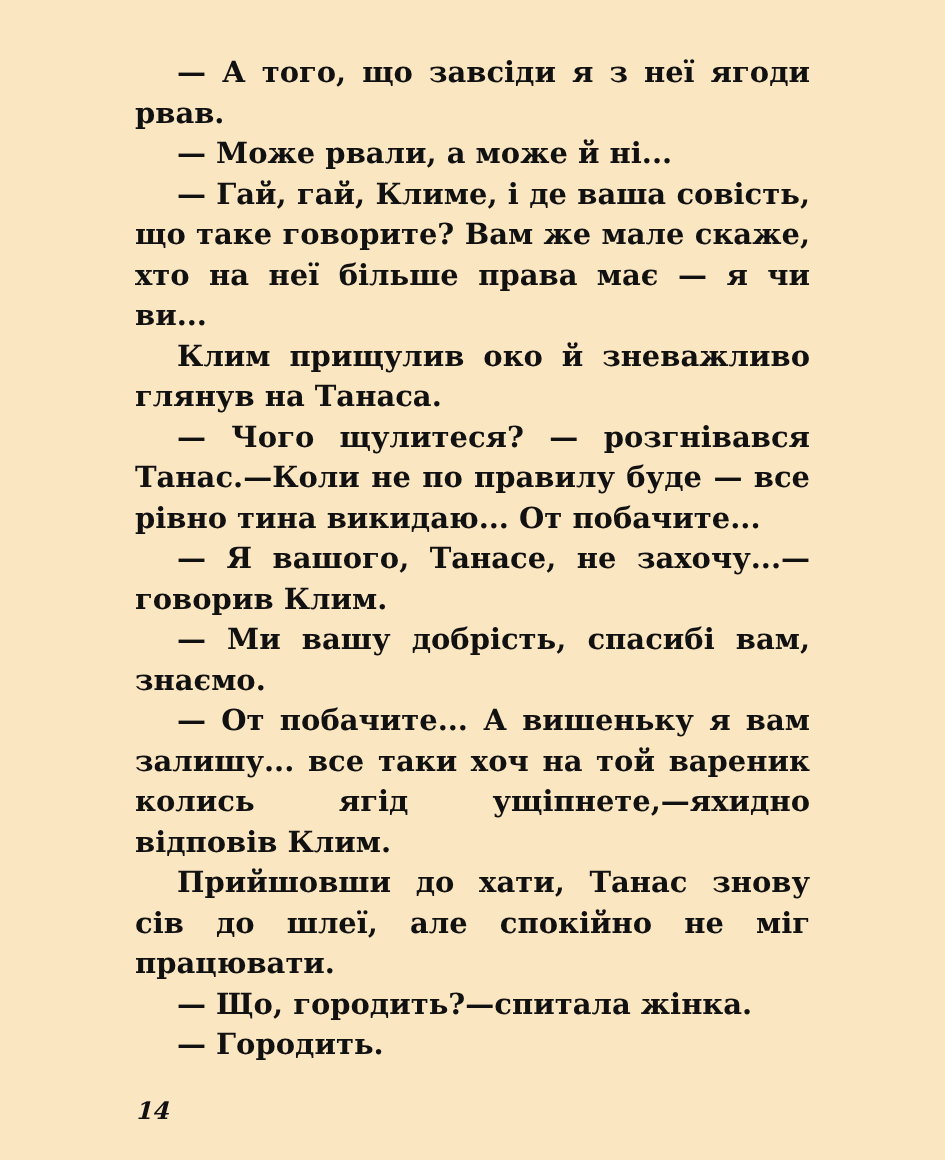— А того, що завсіди я з неї ягоди рвав.
— Може рвали, а може й ні...
— Гай, гай, Климе, і де ваша совість, що таке говорите? Вам же мале скаже, хто на неї більше права має — я чи ви...
Клим прищулив око й зневажливо глянув на Танаса.
— Чого щулитеся? — розгнівався Танас.—Коли не по правилу буде — все рівно тина викидаю... От побачите...
— Я вашого, Танасе, не захочу...— говорив Клим.
— Ми вашу добрість, спасибі вам, знаємо.
— От побачите... А вишеньку я вам залишу... все таки хоч на той вареник колись ягід ущіпнете,—яхидно відповів Клим.
Прийшовши до хати, Танас знову сів до шлеї, але спокійно не міг працювати.
— Що, городить?—спитала жінка.
— Городить.
14